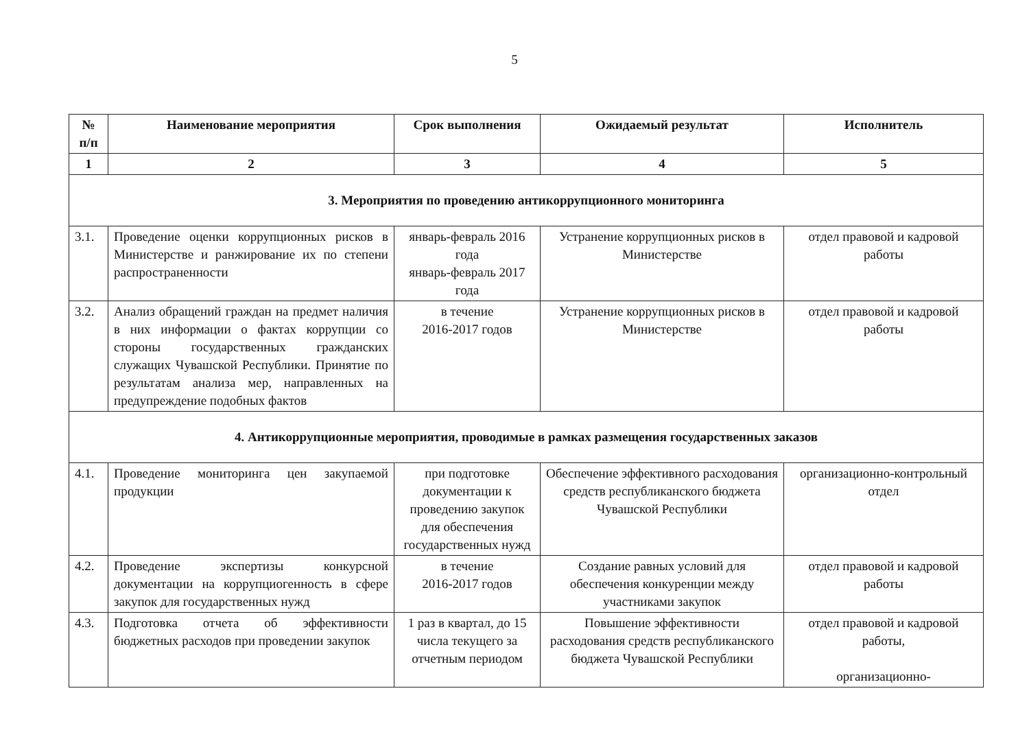5
| № п/п | Наименование мероприятия | Срок выполнения | Ожидаемый результат | Исполнитель |
| --- | --- | --- | --- | --- |
| 1 | 2 | 3 | 4 | 5 |
| 3. Мероприятия по проведению антикоррупционного мониторинга | | | | |
| 3.1. | Проведение оценки коррупционных рисков в Министерстве и ранжирование их по степени распространенности | январь-февраль 2016 года январь-февраль 2017 года | Устранение коррупционных рисков в Министерстве | отдел правовой и кадровой работы |
| 3.2. | Анализ обращений граждан на предмет наличия в них информации о фактах коррупции со стороны государственных гражданских служащих Чувашской Республики. Принятие по результатам анализа мер, направленных на предупреждение подобных фактов | в течение 2016-2017 годов | Устранение коррупционных рисков в Министерстве | отдел правовой и кадровой работы |
| 4. Антикоррупционные мероприятия, проводимые в рамках размещения государственных заказов | | | | |
| 4.1. | Проведение мониторинга цен закупаемой продукции | при подготовке документации к проведению закупок для обеспечения государственных нужд | Обеспечение эффективного расходования средств республиканского бюджета Чувашской Республики | организационно-контрольный отдел |
| 4.2. | Проведение экспертизы конкурсной документации на коррупциогенность в сфере закупок для государственных нужд | в течение 2016-2017 годов | Создание равных условий для обеспечения конкуренции между участниками закупок | отдел правовой и кадровой работы |
| 4.3. | Подготовка отчета об эффективности бюджетных расходов при проведении закупок | 1 раз в квартал, до 15 числа текущего за отчетным периодом | Повышение эффективности расходования средств республиканского бюджета Чувашской Республики | отдел правовой и кадровой работы, организационно- |